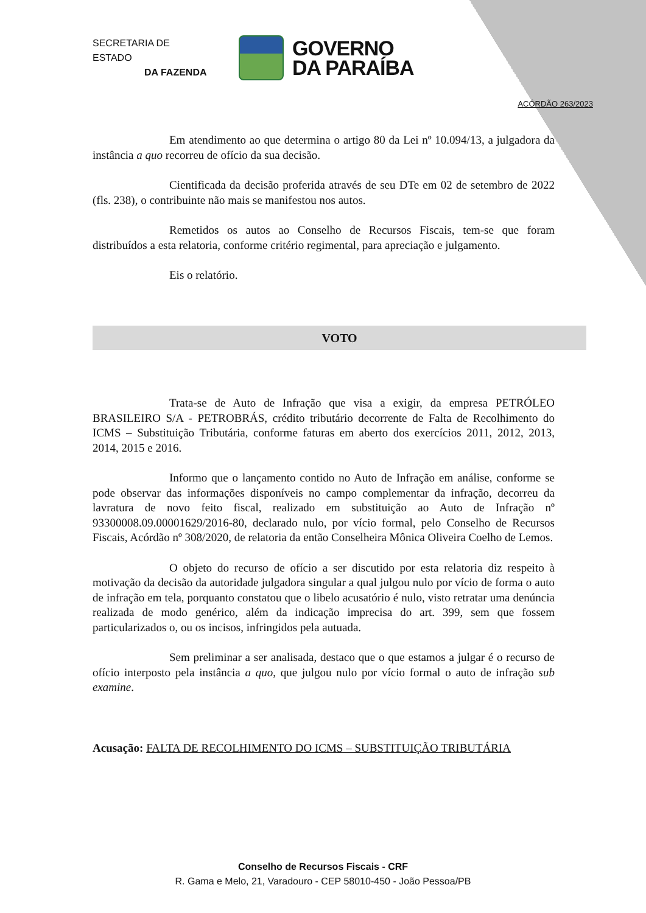SECRETARIA DE ESTADO
DA FAZENDA
GOVERNO
DA PARAÍBA
ACÓRDÃO 263/2023
Em atendimento ao que determina o artigo 80 da Lei nº 10.094/13, a julgadora da instância a quo recorreu de ofício da sua decisão.
Cientificada da decisão proferida através de seu DTe em 02 de setembro de 2022 (fls. 238), o contribuinte não mais se manifestou nos autos.
Remetidos os autos ao Conselho de Recursos Fiscais, tem-se que foram distribuídos a esta relatoria, conforme critério regimental, para apreciação e julgamento.
Eis o relatório.
VOTO
Trata-se de Auto de Infração que visa a exigir, da empresa PETRÓLEO BRASILEIRO S/A - PETROBRÁS, crédito tributário decorrente de Falta de Recolhimento do ICMS – Substituição Tributária, conforme faturas em aberto dos exercícios 2011, 2012, 2013, 2014, 2015 e 2016.
Informo que o lançamento contido no Auto de Infração em análise, conforme se pode observar das informações disponíveis no campo complementar da infração, decorreu da lavratura de novo feito fiscal, realizado em substituição ao Auto de Infração nº 93300008.09.00001629/2016-80, declarado nulo, por vício formal, pelo Conselho de Recursos Fiscais, Acórdão nº 308/2020, de relatoria da então Conselheira Mônica Oliveira Coelho de Lemos.
O objeto do recurso de ofício a ser discutido por esta relatoria diz respeito à motivação da decisão da autoridade julgadora singular a qual julgou nulo por vício de forma o auto de infração em tela, porquanto constatou que o libelo acusatório é nulo, visto retratar uma denúncia realizada de modo genérico, além da indicação imprecisa do art. 399, sem que fossem particularizados o, ou os incisos, infringidos pela autuada.
Sem preliminar a ser analisada, destaco que o que estamos a julgar é o recurso de ofício interposto pela instância a quo, que julgou nulo por vício formal o auto de infração sub examine.
Acusação: FALTA DE RECOLHIMENTO DO ICMS – SUBSTITUIÇÃO TRIBUTÁRIA
Conselho de Recursos Fiscais - CRF
R. Gama e Melo, 21, Varadouro - CEP 58010-450 - João Pessoa/PB